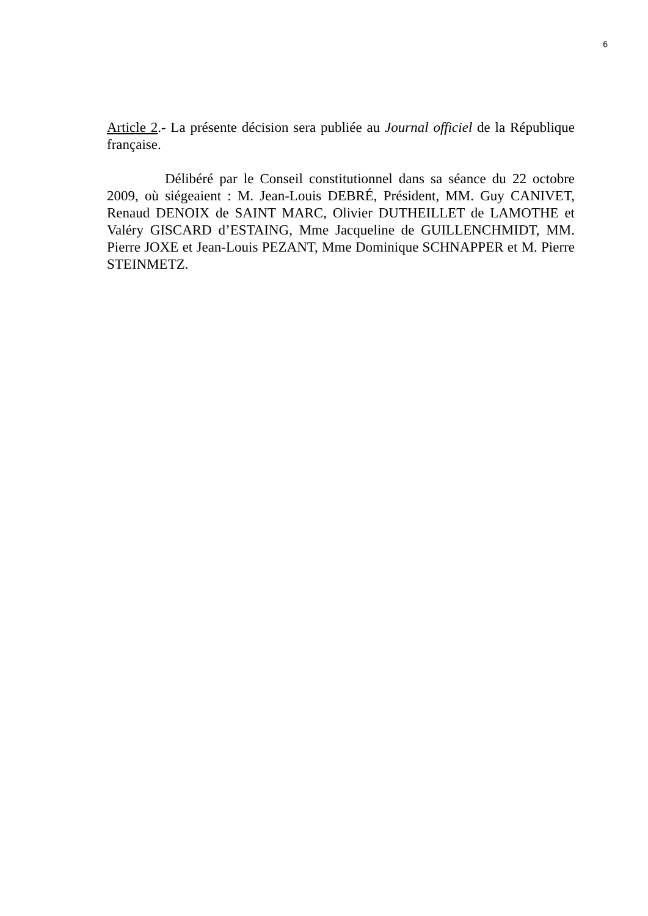6
Article 2.- La présente décision sera publiée au Journal officiel de la République française.
Délibéré par le Conseil constitutionnel dans sa séance du 22 octobre 2009, où siégeaient : M. Jean-Louis DEBRÉ, Président, MM. Guy CANIVET, Renaud DENOIX de SAINT MARC, Olivier DUTHEILLET de LAMOTHE et Valéry GISCARD d’ESTAING, Mme Jacqueline de GUILLENCHMIDT, MM. Pierre JOXE et Jean-Louis PEZANT, Mme Dominique SCHNAPPER et M. Pierre STEINMETZ.